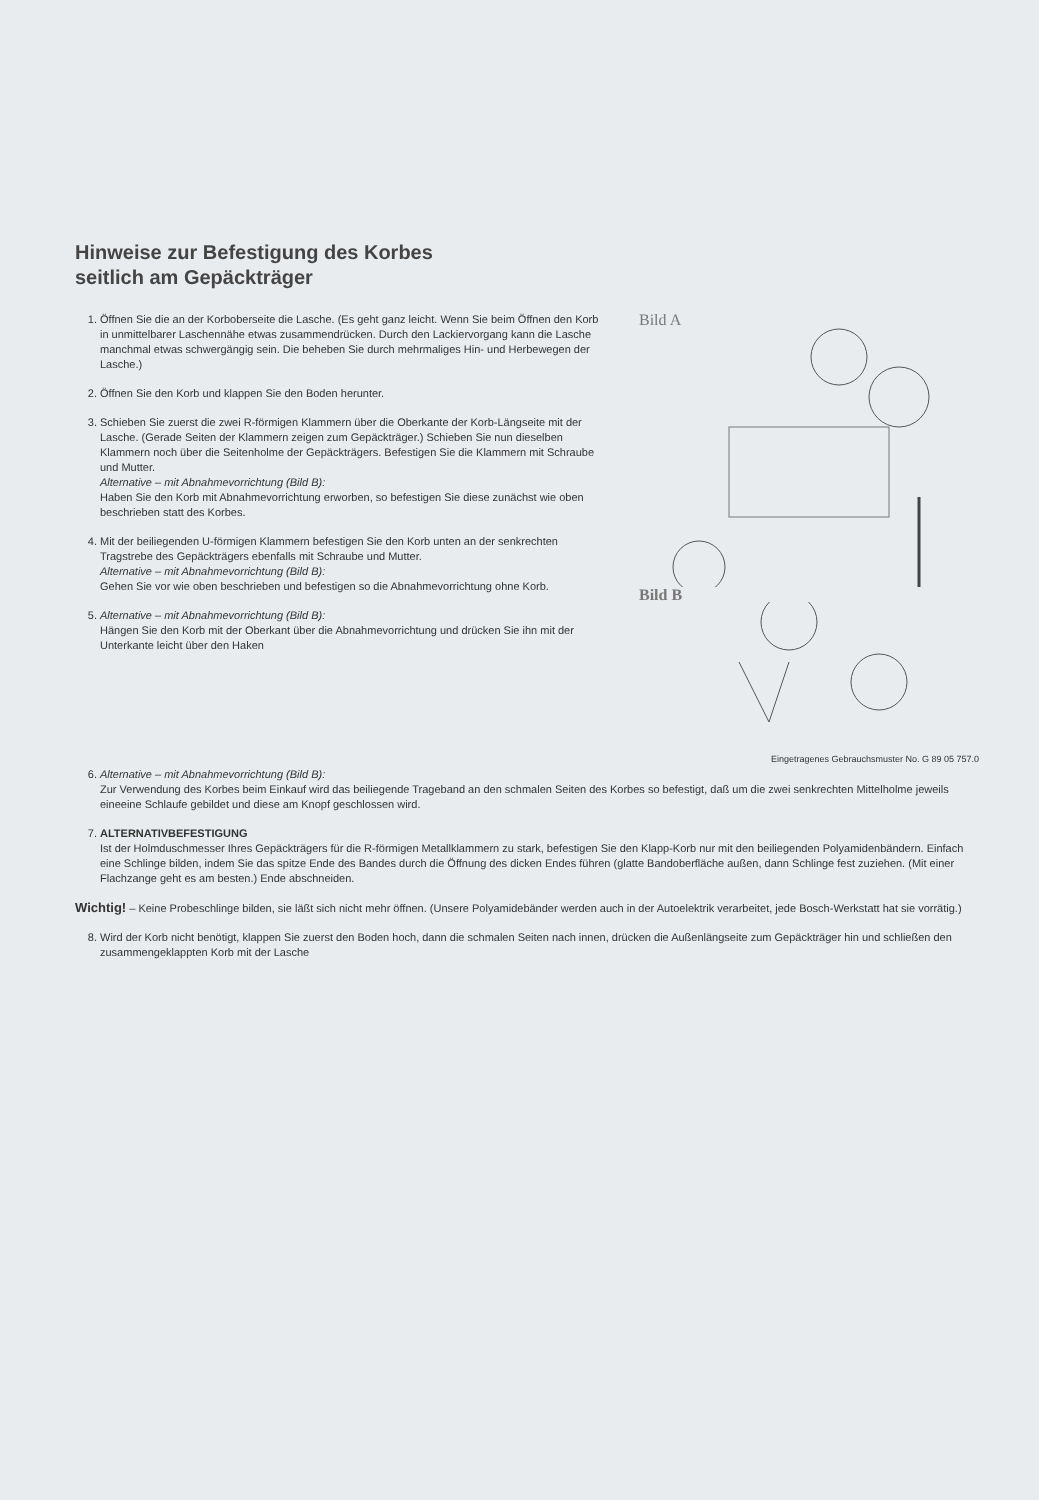Hinweise zur Befestigung des Korbes
seitlich am Gepäckträger
1. Öffnen Sie die an der Korboberseite die Lasche. (Es geht ganz leicht. Wenn Sie beim Öffnen den Korb in unmittelbarer Laschennähe etwas zusammendrücken. Durch den Lackiervorgang kann die Lasche manchmal etwas schwergängig sein. Die beheben Sie durch mehrmaliges Hin- und Herbewegen der Lasche.)
2. Öffnen Sie den Korb und klappen Sie den Boden herunter.
3. Schieben Sie zuerst die zwei R-förmigen Klammern über die Oberkante der Korb-Längseite mit der Lasche. (Gerade Seiten der Klammern zeigen zum Gepäckträger.) Schieben Sie nun dieselben Klammern noch über die Seitenholme der Gepäckträgers. Befestigen Sie die Klammern mit Schraube und Mutter.
Alternative – mit Abnahmevorrichtung (Bild B):
Haben Sie den Korb mit Abnahmevorrichtung erworben, so befestigen Sie diese zunächst wie oben beschrieben statt des Korbes.
4. Mit der beiliegenden U-förmigen Klammern befestigen Sie den Korb unten an der senkrechten Tragstrebe des Gepäckträgers ebenfalls mit Schraube und Mutter.
Alternative – mit Abnahmevorrichtung (Bild B):
Gehen Sie vor wie oben beschrieben und befestigen so die Abnahmevorrichtung ohne Korb.
5. Alternative – mit Abnahmevorrichtung (Bild B):
Hängen Sie den Korb mit der Oberkant über die Abnahmevorrichtung und drücken Sie ihn mit der Unterkante leicht über den Haken
Bild A
Bild B
Eingetragenes Gebrauchsmuster No. G 89 05 757.0
6. Alternative – mit Abnahmevorrichtung (Bild B):
Zur Verwendung des Korbes beim Einkauf wird das beiliegende Trageband an den schmalen Seiten des Korbes so befestigt, daß um die zwei senkrechten Mittelholme jeweils eineeine Schlaufe gebildet und diese am Knopf geschlossen wird.
7. ALTERNATIVBEFESTIGUNG
Ist der Holmduschmesser Ihres Gepäckträgers für die R-förmigen Metallklammern zu stark, befestigen Sie den Klapp-Korb nur mit den beiliegenden Polyamidenbändern. Einfach eine Schlinge bilden, indem Sie das spitze Ende des Bandes durch die Öffnung des dicken Endes führen (glatte Bandoberfläche außen, dann Schlinge fest zuziehen. (Mit einer Flachzange geht es am besten.) Ende abschneiden.
Wichtig! – Keine Probeschlinge bilden, sie läßt sich nicht mehr öffnen. (Unsere Polyamidebänder werden auch in der Autoelektrik verarbeitet, jede Bosch-Werkstatt hat sie vorrätig.)
8. Wird der Korb nicht benötigt, klappen Sie zuerst den Boden hoch, dann die schmalen Seiten nach innen, drücken die Außenlängseite zum Gepäckträger hin und schließen den zusammengeklappten Korb mit der Lasche